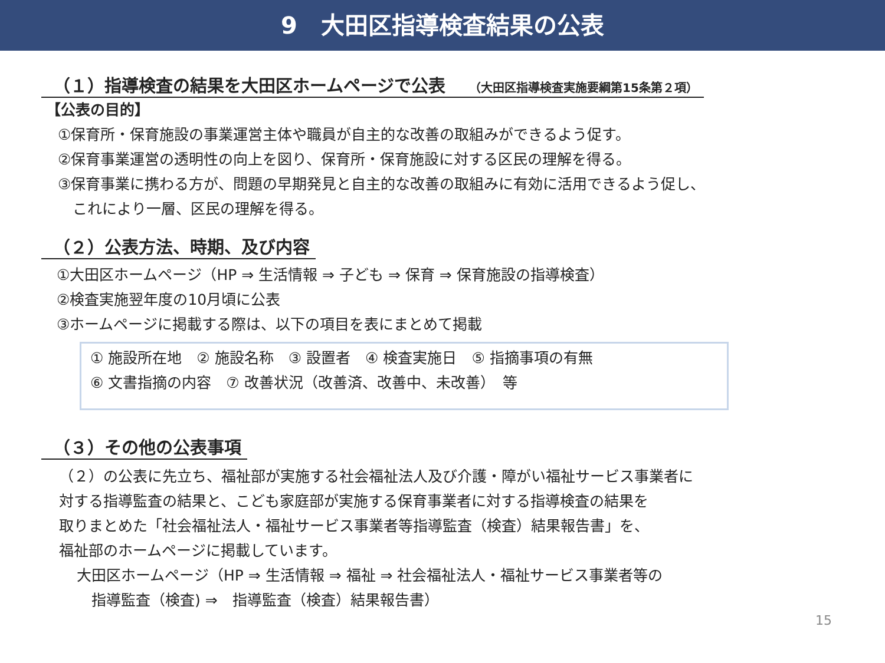9　大田区指導検査結果の公表
（１）指導検査の結果を大田区ホームページで公表 （大田区指導検査実施要綱第15条第２項）
【公表の目的】
①保育所・保育施設の事業運営主体や職員が自主的な改善の取組みができるよう促す。
②保育事業運営の透明性の向上を図り、保育所・保育施設に対する区民の理解を得る。
③保育事業に携わる方が、問題の早期発見と自主的な改善の取組みに有効に活用できるよう促し、
　これにより一層、区民の理解を得る。
（２）公表方法、時期、及び内容
①大田区ホームページ（HP ⇒ 生活情報 ⇒ 子ども ⇒ 保育 ⇒ 保育施設の指導検査）
②検査実施翌年度の10月頃に公表
③ホームページに掲載する際は、以下の項目を表にまとめて掲載
① 施設所在地　② 施設名称　③ 設置者　④ 検査実施日　⑤ 指摘事項の有無
⑥ 文書指摘の内容　⑦ 改善状況（改善済、改善中、未改善）　等
（３）その他の公表事項
（２）の公表に先立ち、福祉部が実施する社会福祉法人及び介護・障がい福祉サービス事業者に
対する指導監査の結果と、こども家庭部が実施する保育事業者に対する指導検査の結果を
取りまとめた「社会福祉法人・福祉サービス事業者等指導監査（検査）結果報告書」を、
福祉部のホームページに掲載しています。
大田区ホームページ（HP ⇒ 生活情報 ⇒ 福祉 ⇒ 社会福祉法人・福祉サービス事業者等の
　指導監査（検査) ⇒　指導監査（検査）結果報告書）
15